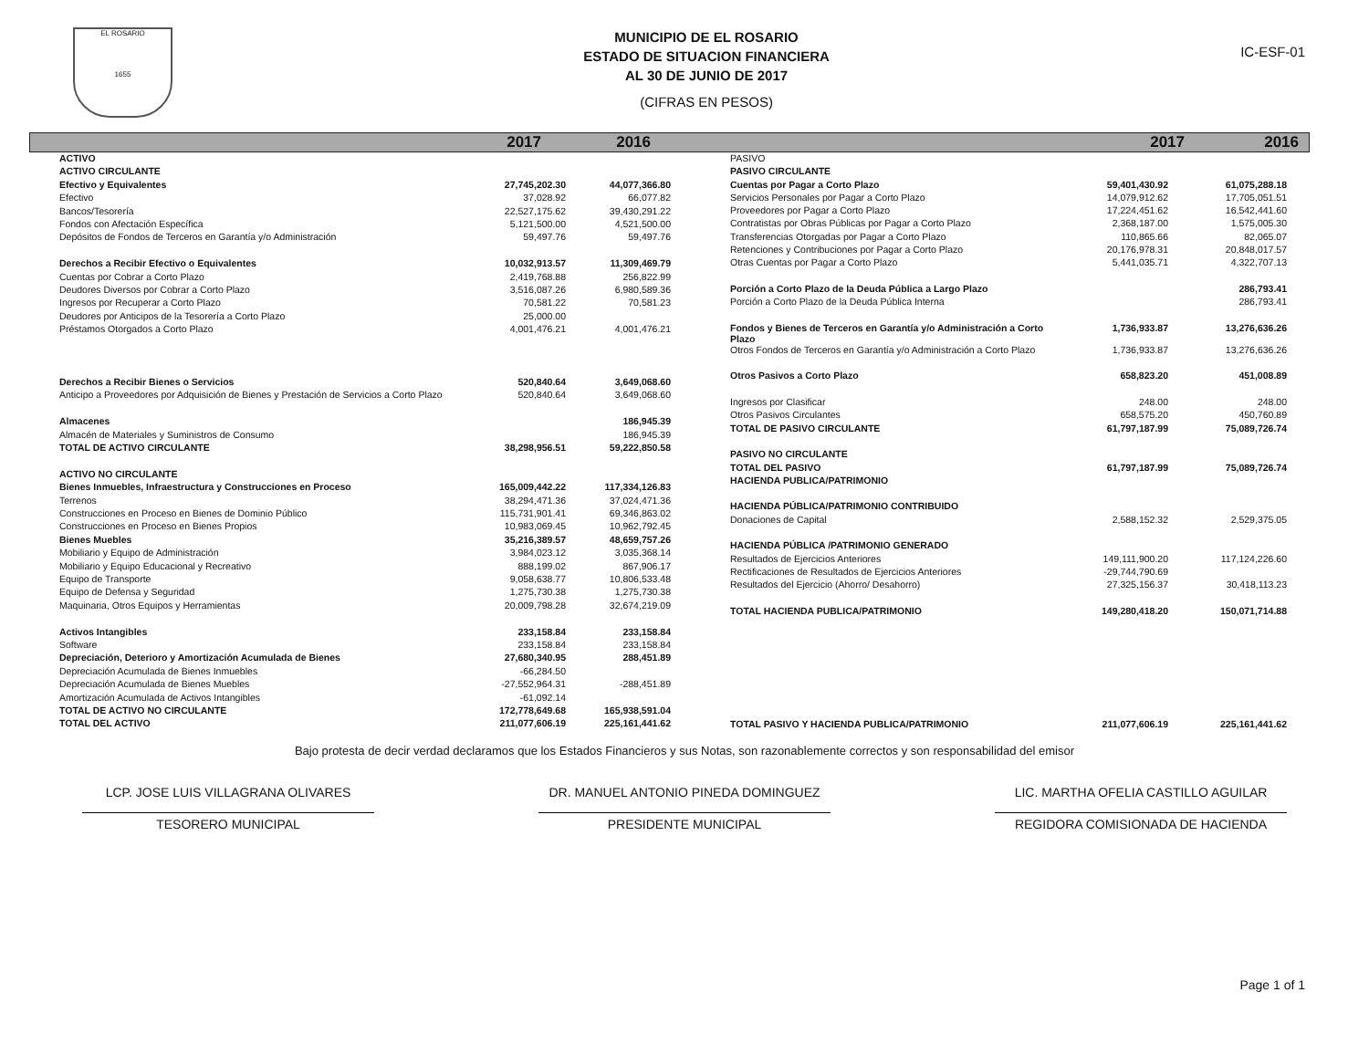EL ROSARIO
1655
MUNICIPIO DE EL ROSARIO
ESTADO DE SITUACION FINANCIERA
AL 30 DE JUNIO DE 2017
(CIFRAS EN PESOS)
IC-ESF-01
2017 2016 2017 2016
| ACTIVO | | |
| ACTIVO CIRCULANTE | | |
| Efectivo y Equivalentes | 27,745,202.30 | 44,077,366.80 |
| Efectivo | 37,028.92 | 66,077.82 |
| Bancos/Tesorería | 22,527,175.62 | 39,430,291.22 |
| Fondos con Afectación Específica | 5,121,500.00 | 4,521,500.00 |
| Depósitos de Fondos de Terceros en Garantía y/o Administración | 59,497.76 | 59,497.76 |
| Derechos a Recibir Efectivo o Equivalentes | 10,032,913.57 | 11,309,469.79 |
| Cuentas por Cobrar a Corto Plazo | 2,419,768.88 | 256,822.99 |
| Deudores Diversos por Cobrar a Corto Plazo | 3,516,087.26 | 6,980,589.36 |
| Ingresos por Recuperar a Corto Plazo | 70,581.22 | 70,581.23 |
| Deudores por Anticipos de la Tesorería a Corto Plazo | 25,000.00 | |
| Préstamos Otorgados a Corto Plazo | 4,001,476.21 | 4,001,476.21 |
| Derechos a Recibir Bienes o Servicios | 520,840.64 | 3,649,068.60 |
| Anticipo a Proveedores por Adquisición de Bienes y Prestación de Servicios a Corto Plazo | 520,840.64 | 3,649,068.60 |
| Almacenes | | 186,945.39 |
| Almacén de Materiales y Suministros de Consumo | | 186,945.39 |
| TOTAL DE ACTIVO CIRCULANTE | 38,298,956.51 | 59,222,850.58 |
| ACTIVO NO CIRCULANTE | | |
| Bienes Inmuebles, Infraestructura y Construcciones en Proceso | 165,009,442.22 | 117,334,126.83 |
| Terrenos | 38,294,471.36 | 37,024,471.36 |
| Construcciones en Proceso en Bienes de Dominio Público | 115,731,901.41 | 69,346,863.02 |
| Construcciones en Proceso en Bienes Propios | 10,983,069.45 | 10,962,792.45 |
| Bienes Muebles | 35,216,389.57 | 48,659,757.26 |
| Mobiliario y Equipo de Administración | 3,984,023.12 | 3,035,368.14 |
| Mobiliario y Equipo Educacional y Recreativo | 888,199.02 | 867,906.17 |
| Equipo de Transporte | 9,058,638.77 | 10,806,533.48 |
| Equipo de Defensa y Seguridad | 1,275,730.38 | 1,275,730.38 |
| Maquinaria, Otros Equipos y Herramientas | 20,009,798.28 | 32,674,219.09 |
| Activos Intangibles | 233,158.84 | 233,158.84 |
| Software | 233,158.84 | 233,158.84 |
| Depreciación, Deterioro y Amortización Acumulada de Bienes | 27,680,340.95 | 288,451.89 |
| Depreciación Acumulada de Bienes Inmuebles | -66,284.50 | |
| Depreciación Acumulada de Bienes Muebles | -27,552,964.31 | -288,451.89 |
| Amortización Acumulada de Activos Intangibles | -61,092.14 | |
| TOTAL DE ACTIVO NO CIRCULANTE | 172,778,649.68 | 165,938,591.04 |
| TOTAL DEL ACTIVO | 211,077,606.19 | 225,161,441.62 |
| PASIVO | | |
| PASIVO CIRCULANTE | | |
| Cuentas por Pagar a Corto Plazo | 59,401,430.92 | 61,075,288.18 |
| Servicios Personales por Pagar a Corto Plazo | 14,079,912.62 | 17,705,051.51 |
| Proveedores por Pagar a Corto Plazo | 17,224,451.62 | 16,542,441.60 |
| Contratistas por Obras Públicas por Pagar a Corto Plazo | 2,368,187.00 | 1,575,005.30 |
| Transferencias Otorgadas por Pagar a Corto Plazo | 110,865.66 | 82,065.07 |
| Retenciones y Contribuciones por Pagar a Corto Plazo | 20,176,978.31 | 20,848,017.57 |
| Otras Cuentas por Pagar a Corto Plazo | 5,441,035.71 | 4,322,707.13 |
| Porción a Corto Plazo de la Deuda Pública a Largo Plazo | | 286,793.41 |
| Porción a Corto Plazo de la Deuda Pública Interna | | 286,793.41 |
| Fondos y Bienes de Terceros en Garantía y/o Administración a Corto Plazo | 1,736,933.87 | 13,276,636.26 |
| Otros Fondos de Terceros en Garantía y/o Administración a Corto Plazo | 1,736,933.87 | 13,276,636.26 |
| Otros Pasivos a Corto Plazo | 658,823.20 | 451,008.89 |
| Ingresos por Clasificar | 248.00 | 248.00 |
| Otros Pasivos Circulantes | 658,575.20 | 450,760.89 |
| TOTAL DE PASIVO CIRCULANTE | 61,797,187.99 | 75,089,726.74 |
| PASIVO NO CIRCULANTE | | |
| TOTAL DEL PASIVO | 61,797,187.99 | 75,089,726.74 |
| HACIENDA PUBLICA/PATRIMONIO | | |
| HACIENDA PÚBLICA/PATRIMONIO CONTRIBUIDO | | |
| Donaciones de Capital | 2,588,152.32 | 2,529,375.05 |
| HACIENDA PÚBLICA /PATRIMONIO GENERADO | | |
| Resultados de Ejercicios Anteriores | 149,111,900.20 | 117,124,226.60 |
| Rectificaciones de Resultados de Ejercicios Anteriores | -29,744,790.69 | |
| Resultados del Ejercicio (Ahorro/ Desahorro) | 27,325,156.37 | 30,418,113.23 |
| TOTAL HACIENDA PUBLICA/PATRIMONIO | 149,280,418.20 | 150,071,714.88 |
| TOTAL PASIVO Y HACIENDA PUBLICA/PATRIMONIO | 211,077,606.19 | 225,161,441.62 |
Bajo protesta de decir verdad declaramos que los Estados Financieros y sus Notas, son razonablemente correctos y son responsabilidad del emisor
LCP. JOSE LUIS VILLAGRANA OLIVARES
TESORERO MUNICIPAL
DR. MANUEL ANTONIO PINEDA DOMINGUEZ
PRESIDENTE MUNICIPAL
LIC. MARTHA OFELIA CASTILLO AGUILAR
REGIDORA COMISIONADA DE HACIENDA
Page 1 of 1